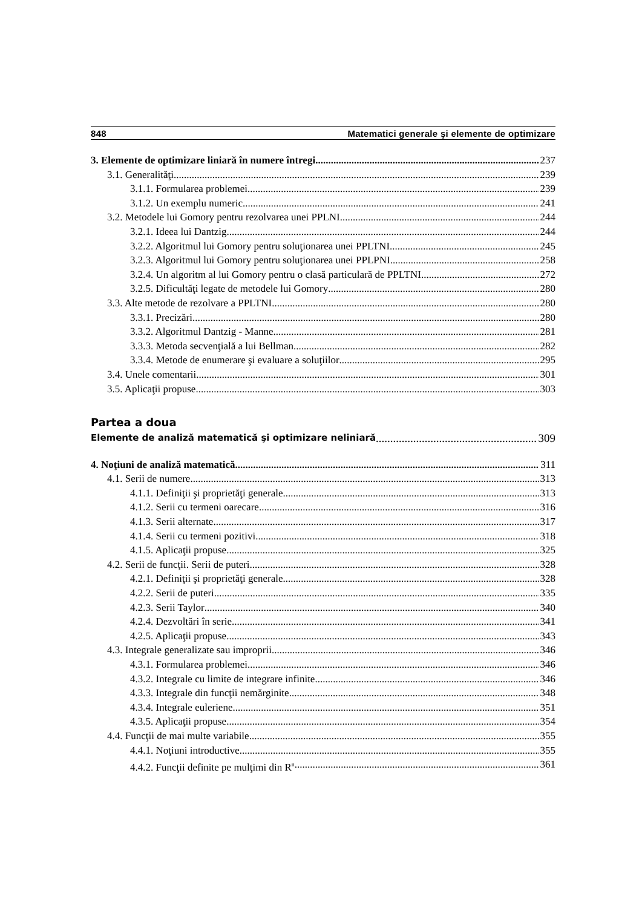848 Matematici generale şi elemente de optimizare
3. Elemente de optimizare liniară în numere întregi 237
3.1. Generalităţi 239
3.1.1. Formularea problemei 239
3.1.2. Un exemplu numeric 241
3.2. Metodele lui Gomory pentru rezolvarea unei PPLNI 244
3.2.1. Ideea lui Dantzig 244
3.2.2. Algoritmul lui Gomory pentru soluţionarea unei PPLTNI 245
3.2.3. Algoritmul lui Gomory pentru soluţionarea unei PPLPNI 258
3.2.4. Un algoritm al lui Gomory pentru o clasă particulară de PPLTNI 272
3.2.5. Dificultăţi legate de metodele lui Gomory 280
3.3. Alte metode de rezolvare a PPLTNI 280
3.3.1. Precizări 280
3.3.2. Algoritmul Dantzig - Manne 281
3.3.3. Metoda secvenţială a lui Bellman 282
3.3.4. Metode de enumerare şi evaluare a soluţiilor 295
3.4. Unele comentarii 301
3.5. Aplicaţii propuse 303
Partea a doua
Elemente de analiză matematică şi optimizare neliniară 309
4. Noţiuni de analiză matematică 311
4.1. Serii de numere 313
4.1.1. Definiţii şi proprietăţi generale 313
4.1.2. Serii cu termeni oarecare 316
4.1.3. Serii alternate 317
4.1.4. Serii cu termeni pozitivi 318
4.1.5. Aplicaţii propuse 325
4.2. Serii de funcţii. Serii de puteri 328
4.2.1. Definiţii şi proprietăţi generale 328
4.2.2. Serii de puteri 335
4.2.3. Serii Taylor 340
4.2.4. Dezvoltări în serie 341
4.2.5. Aplicaţii propuse 343
4.3. Integrale generalizate sau improprii 346
4.3.1. Formularea problemei 346
4.3.2. Integrale cu limite de integrare infinite 346
4.3.3. Integrale din funcţii nemărginite 348
4.3.4. Integrale euleriene 351
4.3.5. Aplicaţii propuse 354
4.4. Funcţii de mai multe variabile 355
4.4.1. Noţiuni introductive 355
4.4.2. Funcţii definite pe mulţimi din R<sup>n</sup> 361